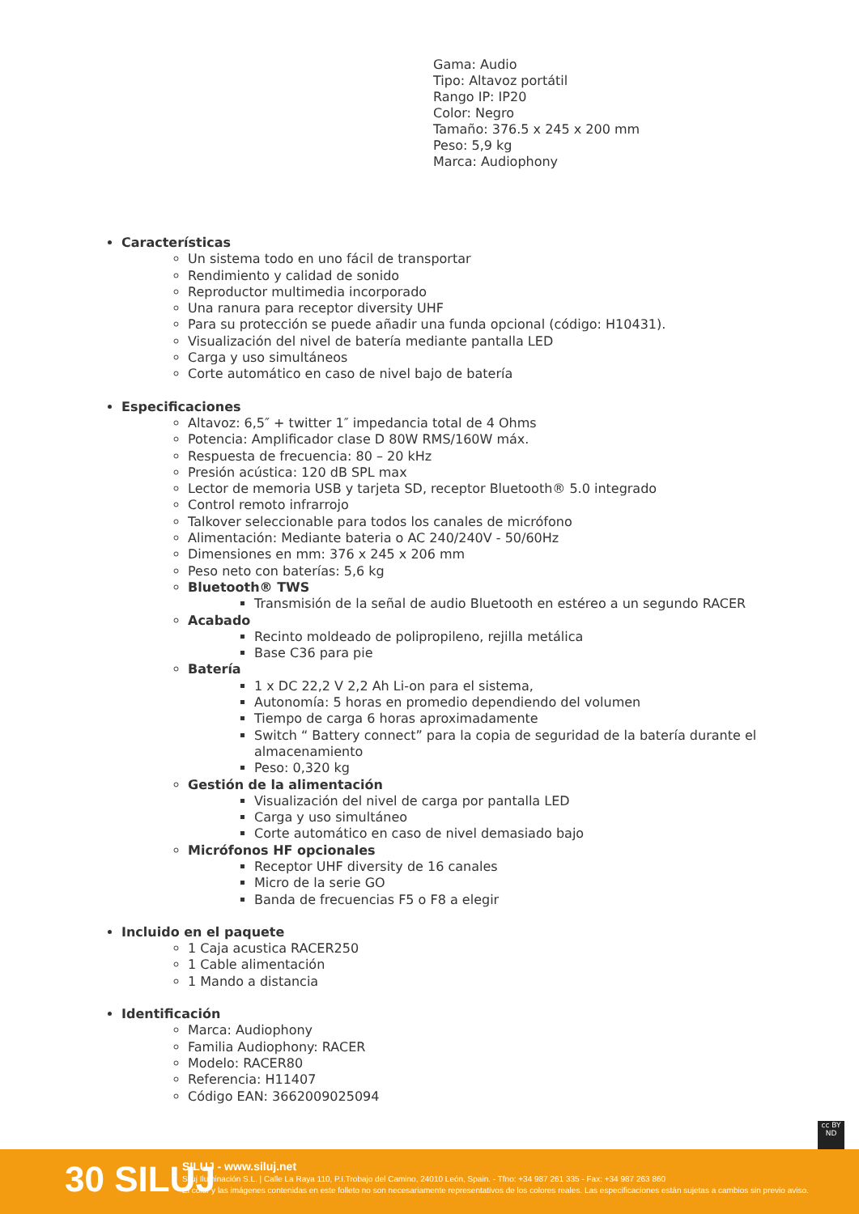Gama: Audio
Tipo: Altavoz portátil
Rango IP: IP20
Color: Negro
Tamaño: 376.5 x 245 x 200 mm
Peso: 5,9 kg
Marca: Audiophony
Características
Un sistema todo en uno fácil de transportar
Rendimiento y calidad de sonido
Reproductor multimedia incorporado
Una ranura para receptor diversity UHF
Para su protección se puede añadir una funda opcional (código: H10431).
Visualización del nivel de batería mediante pantalla LED
Carga y uso simultáneos
Corte automático en caso de nivel bajo de batería
Especificaciones
Altavoz: 6,5″ + twitter 1″ impedancia total de 4 Ohms
Potencia: Amplificador clase D 80W RMS/160W máx.
Respuesta de frecuencia: 80 – 20 kHz
Presión acústica: 120 dB SPL max
Lector de memoria USB y tarjeta SD, receptor Bluetooth® 5.0 integrado
Control remoto infrarrojo
Talkover seleccionable para todos los canales de micrófono
Alimentación: Mediante bateria o AC 240/240V - 50/60Hz
Dimensiones en mm: 376 x 245 x 206 mm
Peso neto con baterías: 5,6 kg
Bluetooth® TWS
Transmisión de la señal de audio Bluetooth en estéreo a un segundo RACER
Acabado
Recinto moldeado de polipropileno, rejilla metálica
Base C36 para pie
Batería
1 x DC 22,2 V 2,2 Ah Li-on para el sistema,
Autonomía: 5 horas en promedio dependiendo del volumen
Tiempo de carga 6 horas aproximadamente
Switch “ Battery connect” para la copia de seguridad de la batería durante el almacenamiento
Peso: 0,320 kg
Gestión de la alimentación
Visualización del nivel de carga por pantalla LED
Carga y uso simultáneo
Corte automático en caso de nivel demasiado bajo
Micrófonos HF opcionales
Receptor UHF diversity de 16 canales
Micro de la serie GO
Banda de frecuencias F5 o F8 a elegir
Incluido en el paquete
1 Caja acustica RACER250
1 Cable alimentación
1 Mando a distancia
Identificación
Marca: Audiophony
Familia Audiophony: RACER
Modelo: RACER80
Referencia: H11407
Código EAN: 3662009025094
cc BY ND
30 SILUJ
SILUJ - www.siluj.net
Siluj Iluminación S.L. | Calle La Raya 110, P.I.Trobajo del Camino, 24010 León, Spain. - Tfno: +34 987 261 335 - Fax: +34 987 263 860
El color y las imágenes contenidas en este folleto no son necesariamente representativos de los colores reales. Las especificaciones están sujetas a cambios sin previo aviso.